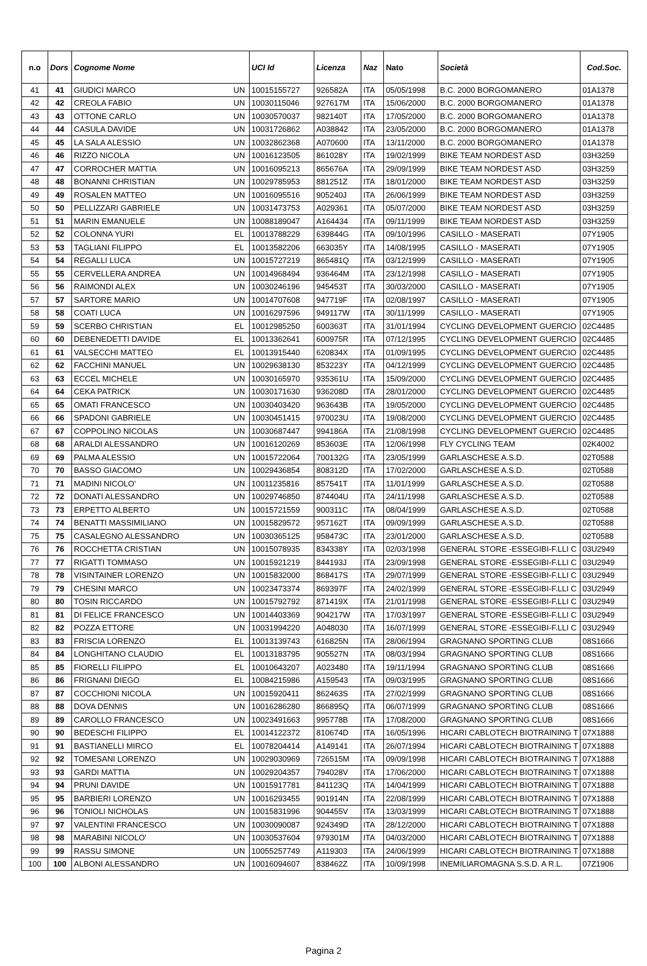| n.o | Dors | Cognome Nome | | UCI Id | Licenza | Naz | Nato | Società | Cod.Soc. |
| --- | --- | --- | --- | --- | --- | --- | --- | --- | --- |
| 41 | 41 | GIUDICI MARCO | UN | 10015155727 | 926582A | ITA | 05/05/1998 | B.C. 2000 BORGOMANERO | 01A1378 |
| 42 | 42 | CREOLA FABIO | UN | 10030115046 | 927617M | ITA | 15/06/2000 | B.C. 2000 BORGOMANERO | 01A1378 |
| 43 | 43 | OTTONE CARLO | UN | 10030570037 | 982140T | ITA | 17/05/2000 | B.C. 2000 BORGOMANERO | 01A1378 |
| 44 | 44 | CASULA DAVIDE | UN | 10031726862 | A038842 | ITA | 23/05/2000 | B.C. 2000 BORGOMANERO | 01A1378 |
| 45 | 45 | LA SALA ALESSIO | UN | 10032862368 | A070600 | ITA | 13/11/2000 | B.C. 2000 BORGOMANERO | 01A1378 |
| 46 | 46 | RIZZO NICOLA | UN | 10016123505 | 861028Y | ITA | 19/02/1999 | BIKE TEAM NORDEST ASD | 03H3259 |
| 47 | 47 | CORROCHER MATTIA | UN | 10016095213 | 865676A | ITA | 29/09/1999 | BIKE TEAM NORDEST ASD | 03H3259 |
| 48 | 48 | BONANNI CHRISTIAN | UN | 10029785953 | 881251Z | ITA | 18/01/2000 | BIKE TEAM NORDEST ASD | 03H3259 |
| 49 | 49 | ROSALEN MATTEO | UN | 10016095516 | 905240J | ITA | 26/06/1999 | BIKE TEAM NORDEST ASD | 03H3259 |
| 50 | 50 | PELLIZZARI GABRIELE | UN | 10031473753 | A029361 | ITA | 05/07/2000 | BIKE TEAM NORDEST ASD | 03H3259 |
| 51 | 51 | MARIN EMANUELE | UN | 10088189047 | A164434 | ITA | 09/11/1999 | BIKE TEAM NORDEST ASD | 03H3259 |
| 52 | 52 | COLONNA YURI | EL | 10013788229 | 639844G | ITA | 09/10/1996 | CASILLO - MASERATI | 07Y1905 |
| 53 | 53 | TAGLIANI FILIPPO | EL | 10013582206 | 663035Y | ITA | 14/08/1995 | CASILLO - MASERATI | 07Y1905 |
| 54 | 54 | REGALLI LUCA | UN | 10015727219 | 865481Q | ITA | 03/12/1999 | CASILLO - MASERATI | 07Y1905 |
| 55 | 55 | CERVELLERA ANDREA | UN | 10014968494 | 936464M | ITA | 23/12/1998 | CASILLO - MASERATI | 07Y1905 |
| 56 | 56 | RAIMONDI ALEX | UN | 10030246196 | 945453T | ITA | 30/03/2000 | CASILLO - MASERATI | 07Y1905 |
| 57 | 57 | SARTORE MARIO | UN | 10014707608 | 947719F | ITA | 02/08/1997 | CASILLO - MASERATI | 07Y1905 |
| 58 | 58 | COATI LUCA | UN | 10016297596 | 949117W | ITA | 30/11/1999 | CASILLO - MASERATI | 07Y1905 |
| 59 | 59 | SCERBO CHRISTIAN | EL | 10012985250 | 600363T | ITA | 31/01/1994 | CYCLING DEVELOPMENT GUERCIO | 02C4485 |
| 60 | 60 | DEBENEDETTI DAVIDE | EL | 10013362641 | 600975R | ITA | 07/12/1995 | CYCLING DEVELOPMENT GUERCIO | 02C4485 |
| 61 | 61 | VALSECCHI MATTEO | EL | 10013915440 | 620834X | ITA | 01/09/1995 | CYCLING DEVELOPMENT GUERCIO | 02C4485 |
| 62 | 62 | FACCHINI MANUEL | UN | 10029638130 | 853223Y | ITA | 04/12/1999 | CYCLING DEVELOPMENT GUERCIO | 02C4485 |
| 63 | 63 | ECCEL MICHELE | UN | 10030165970 | 935361U | ITA | 15/09/2000 | CYCLING DEVELOPMENT GUERCIO | 02C4485 |
| 64 | 64 | CEKA PATRICK | UN | 10030171630 | 936208D | ITA | 28/01/2000 | CYCLING DEVELOPMENT GUERCIO | 02C4485 |
| 65 | 65 | OMATI FRANCESCO | UN | 10030403420 | 963643B | ITA | 19/05/2000 | CYCLING DEVELOPMENT GUERCIO | 02C4485 |
| 66 | 66 | SPADONI GABRIELE | UN | 10030451415 | 970023U | ITA | 19/08/2000 | CYCLING DEVELOPMENT GUERCIO | 02C4485 |
| 67 | 67 | COPPOLINO NICOLAS | UN | 10030687447 | 994186A | ITA | 21/08/1998 | CYCLING DEVELOPMENT GUERCIO | 02C4485 |
| 68 | 68 | ARALDI ALESSANDRO | UN | 10016120269 | 853603E | ITA | 12/06/1998 | FLY CYCLING TEAM | 02K4002 |
| 69 | 69 | PALMA ALESSIO | UN | 10015722064 | 700132G | ITA | 23/05/1999 | GARLASCHESE A.S.D. | 02T0588 |
| 70 | 70 | BASSO GIACOMO | UN | 10029436854 | 808312D | ITA | 17/02/2000 | GARLASCHESE A.S.D. | 02T0588 |
| 71 | 71 | MADINI NICOLO' | UN | 10011235816 | 857541T | ITA | 11/01/1999 | GARLASCHESE A.S.D. | 02T0588 |
| 72 | 72 | DONATI ALESSANDRO | UN | 10029746850 | 874404U | ITA | 24/11/1998 | GARLASCHESE A.S.D. | 02T0588 |
| 73 | 73 | ERPETTO ALBERTO | UN | 10015721559 | 900311C | ITA | 08/04/1999 | GARLASCHESE A.S.D. | 02T0588 |
| 74 | 74 | BENATTI MASSIMILIANO | UN | 10015829572 | 957162T | ITA | 09/09/1999 | GARLASCHESE A.S.D. | 02T0588 |
| 75 | 75 | CASALEGNO ALESSANDRO | UN | 10030365125 | 958473C | ITA | 23/01/2000 | GARLASCHESE A.S.D. | 02T0588 |
| 76 | 76 | ROCCHETTA CRISTIAN | UN | 10015078935 | 834338Y | ITA | 02/03/1998 | GENERAL STORE -ESSEGIBI-F.LLI C | 03U2949 |
| 77 | 77 | RIGATTI TOMMASO | UN | 10015921219 | 844193J | ITA | 23/09/1998 | GENERAL STORE -ESSEGIBI-F.LLI C | 03U2949 |
| 78 | 78 | VISINTAINER LORENZO | UN | 10015832000 | 868417S | ITA | 29/07/1999 | GENERAL STORE -ESSEGIBI-F.LLI C | 03U2949 |
| 79 | 79 | CHESINI MARCO | UN | 10023473374 | 869397F | ITA | 24/02/1999 | GENERAL STORE -ESSEGIBI-F.LLI C | 03U2949 |
| 80 | 80 | TOSIN RICCARDO | UN | 10015792792 | 871419X | ITA | 21/01/1998 | GENERAL STORE -ESSEGIBI-F.LLI C | 03U2949 |
| 81 | 81 | DI FELICE FRANCESCO | UN | 10014403369 | 904217W | ITA | 17/03/1997 | GENERAL STORE -ESSEGIBI-F.LLI C | 03U2949 |
| 82 | 82 | POZZA ETTORE | UN | 10031994220 | A048030 | ITA | 16/07/1999 | GENERAL STORE -ESSEGIBI-F.LLI C | 03U2949 |
| 83 | 83 | FRISCIA LORENZO | EL | 10013139743 | 616825N | ITA | 28/06/1994 | GRAGNANO SPORTING CLUB | 08S1666 |
| 84 | 84 | LONGHITANO CLAUDIO | EL | 10013183795 | 905527N | ITA | 08/03/1994 | GRAGNANO SPORTING CLUB | 08S1666 |
| 85 | 85 | FIORELLI FILIPPO | EL | 10010643207 | A023480 | ITA | 19/11/1994 | GRAGNANO SPORTING CLUB | 08S1666 |
| 86 | 86 | FRIGNANI DIEGO | EL | 10084215986 | A159543 | ITA | 09/03/1995 | GRAGNANO SPORTING CLUB | 08S1666 |
| 87 | 87 | COCCHIONI NICOLA | UN | 10015920411 | 862463S | ITA | 27/02/1999 | GRAGNANO SPORTING CLUB | 08S1666 |
| 88 | 88 | DOVA DENNIS | UN | 10016286280 | 866895Q | ITA | 06/07/1999 | GRAGNANO SPORTING CLUB | 08S1666 |
| 89 | 89 | CAROLLO FRANCESCO | UN | 10023491663 | 995778B | ITA | 17/08/2000 | GRAGNANO SPORTING CLUB | 08S1666 |
| 90 | 90 | BEDESCHI FILIPPO | EL | 10014122372 | 810674D | ITA | 16/05/1996 | HICARI CABLOTECH BIOTRAINING T | 07X1888 |
| 91 | 91 | BASTIANELLI MIRCO | EL | 10078204414 | A149141 | ITA | 26/07/1994 | HICARI CABLOTECH BIOTRAINING T | 07X1888 |
| 92 | 92 | TOMESANI LORENZO | UN | 10029030969 | 726515M | ITA | 09/09/1998 | HICARI CABLOTECH BIOTRAINING T | 07X1888 |
| 93 | 93 | GARDI MATTIA | UN | 10029204357 | 794028V | ITA | 17/06/2000 | HICARI CABLOTECH BIOTRAINING T | 07X1888 |
| 94 | 94 | PRUNI DAVIDE | UN | 10015917781 | 841123Q | ITA | 14/04/1999 | HICARI CABLOTECH BIOTRAINING T | 07X1888 |
| 95 | 95 | BARBIERI LORENZO | UN | 10016293455 | 901914N | ITA | 22/08/1999 | HICARI CABLOTECH BIOTRAINING T | 07X1888 |
| 96 | 96 | TONIOLI NICHOLAS | UN | 10015831996 | 904455V | ITA | 13/03/1999 | HICARI CABLOTECH BIOTRAINING T | 07X1888 |
| 97 | 97 | VALENTINI FRANCESCO | UN | 10030090087 | 924349D | ITA | 28/12/2000 | HICARI CABLOTECH BIOTRAINING T | 07X1888 |
| 98 | 98 | MARABINI NICOLO' | UN | 10030537604 | 979301M | ITA | 04/03/2000 | HICARI CABLOTECH BIOTRAINING T | 07X1888 |
| 99 | 99 | RASSU SIMONE | UN | 10055257749 | A119303 | ITA | 24/06/1999 | HICARI CABLOTECH BIOTRAINING T | 07X1888 |
| 100 | 100 | ALBONI ALESSANDRO | UN | 10016094607 | 838462Z | ITA | 10/09/1998 | INEMILIAROMAGNA S.S.D. A R.L. | 07Z1906 |
Pagina 2